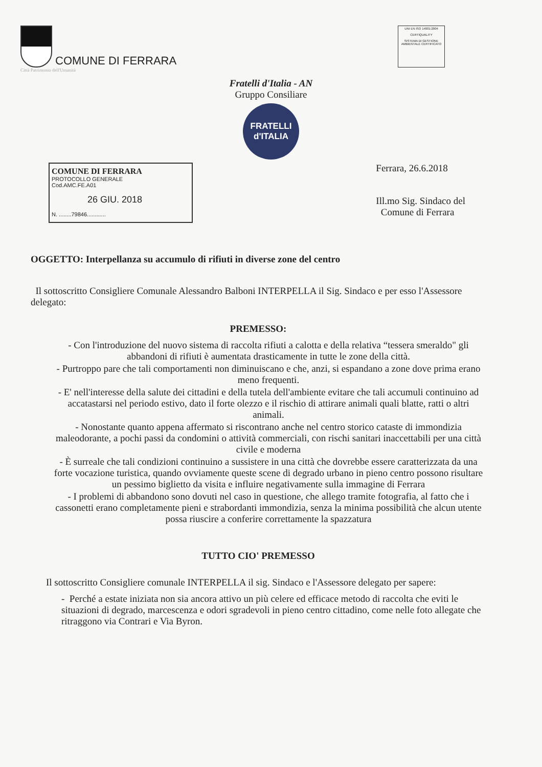COMUNE DI FERRARA
Città Patrimonio dell'Umanità
UNI EN ISO 14001:2004
CERTIQUALITY
SISTEMA DI GESTIONE AMBIENTALE CERTIFICATO
Fratelli d'Italia - AN
Gruppo Consiliare
FRATELLI
d'ITALIA
COMUNE DI FERRARA
PROTOCOLLO GENERALE
Cod.AMC.FE.A01
26 GIU. 2018
N. ........79846............
Ferrara, 26.6.2018
Ill.mo Sig. Sindaco del
Comune di Ferrara
OGGETTO: Interpellanza su accumulo di rifiuti in diverse zone del centro
Il sottoscritto Consigliere Comunale Alessandro Balboni INTERPELLA il Sig. Sindaco e per esso l'Assessore delegato:
PREMESSO:
- Con l'introduzione del nuovo sistema di raccolta rifiuti a calotta e della relativa “tessera smeraldo" gli abbandoni di rifiuti è aumentata drasticamente in tutte le zone della città.
- Purtroppo pare che tali comportamenti non diminuiscano e che, anzi, si espandano a zone dove prima erano meno frequenti.
- E' nell'interesse della salute dei cittadini e della tutela dell'ambiente evitare che tali accumuli continuino ad accatastarsi nel periodo estivo, dato il forte olezzo e il rischio di attirare animali quali blatte, ratti o altri animali.
- Nonostante quanto appena affermato si riscontrano anche nel centro storico cataste di immondizia maleodorante, a pochi passi da condomini o attività commerciali, con rischi sanitari inaccettabili per una città civile e moderna
- È surreale che tali condizioni continuino a sussistere in una città che dovrebbe essere caratterizzata da una forte vocazione turistica, quando ovviamente queste scene di degrado urbano in pieno centro possono risultare un pessimo biglietto da visita e influire negativamente sulla immagine di Ferrara
- I problemi di abbandono sono dovuti nel caso in questione, che allego tramite fotografia, al fatto che i cassonetti erano completamente pieni e strabordanti immondizia, senza la minima possibilità che alcun utente possa riuscire a conferire correttamente la spazzatura
TUTTO CIO' PREMESSO
Il sottoscritto Consigliere comunale INTERPELLA il sig. Sindaco e l'Assessore delegato per sapere:
- Perché a estate iniziata non sia ancora attivo un più celere ed efficace metodo di raccolta che eviti le situazioni di degrado, marcescenza e odori sgradevoli in pieno centro cittadino, come nelle foto allegate che ritraggono via Contrari e Via Byron.